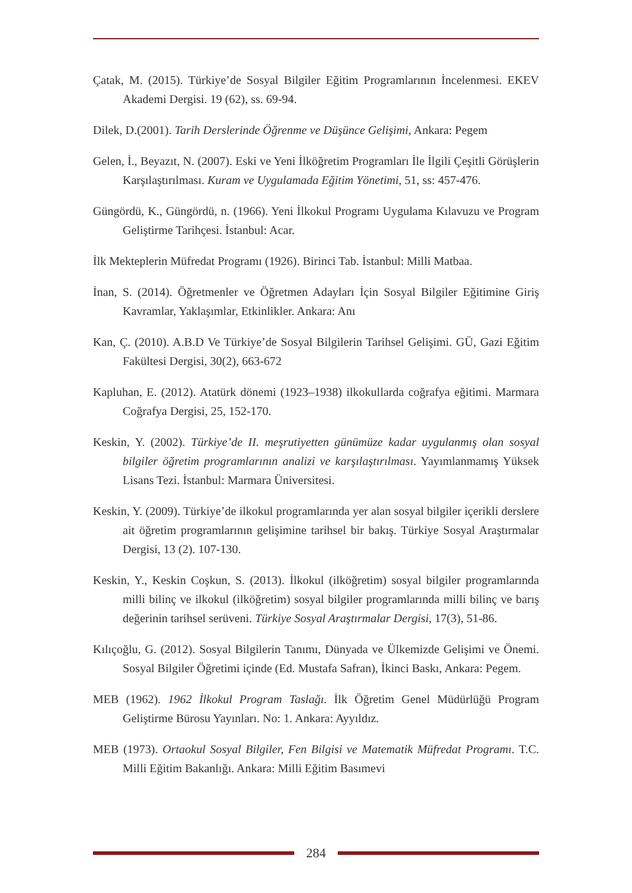Çatak, M. (2015). Türkiye’de Sosyal Bilgiler Eğitim Programlarının İncelenmesi. EKEV Akademi Dergisi. 19 (62), ss. 69-94.
Dilek, D.(2001). Tarih Derslerinde Öğrenme ve Düşünce Gelişimi, Ankara: Pegem
Gelen, İ., Beyazıt, N. (2007). Eski ve Yeni İlköğretim Programları İle İlgili Çeşitli Görüşlerin Karşılaştırılması. Kuram ve Uygulamada Eğitim Yönetimi, 51, ss: 457-476.
Güngördü, K., Güngördü, n. (1966). Yeni İlkokul Programı Uygulama Kılavuzu ve Program Geliştirme Tarihçesi. İstanbul: Acar.
İlk Mekteplerin Müfredat Programı (1926). Birinci Tab. İstanbul: Milli Matbaa.
İnan, S. (2014). Öğretmenler ve Öğretmen Adayları İçin Sosyal Bilgiler Eğitimine Giriş Kavramlar, Yaklaşımlar, Etkinlikler. Ankara: Anı
Kan, Ç. (2010). A.B.D Ve Türkiye’de Sosyal Bilgilerin Tarihsel Gelişimi. GÜ, Gazi Eğitim Fakültesi Dergisi, 30(2), 663-672
Kapluhan, E. (2012). Atatürk dönemi (1923–1938) ilkokullarda coğrafya eğitimi. Marmara Coğrafya Dergisi, 25, 152-170.
Keskin, Y. (2002). Türkiye’de II. meşrutiyetten günümüze kadar uygulanmış olan sosyal bilgiler öğretim programlarının analizi ve karşılaştırılması. Yayımlanmamış Yüksek Lisans Tezi. İstanbul: Marmara Üniversitesi.
Keskin, Y. (2009). Türkiye’de ilkokul programlarında yer alan sosyal bilgiler içerikli derslere ait öğretim programlarının gelişimine tarihsel bir bakış. Türkiye Sosyal Araştırmalar Dergisi, 13 (2). 107-130.
Keskin, Y., Keskin Coşkun, S. (2013). İlkokul (ilköğretim) sosyal bilgiler programlarında milli bilinç ve ilkokul (ilköğretim) sosyal bilgiler programlarında milli bilinç ve barış değerinin tarihsel serüveni. Türkiye Sosyal Araştırmalar Dergisi, 17(3), 51-86.
Kılıçoğlu, G. (2012). Sosyal Bilgilerin Tanımı, Dünyada ve Ülkemizde Gelişimi ve Önemi. Sosyal Bilgiler Öğretimi içinde (Ed. Mustafa Safran), İkinci Baskı, Ankara: Pegem.
MEB (1962). 1962 İlkokul Program Taslağı. İlk Öğretim Genel Müdürlüğü Program Geliştirme Bürosu Yayınları. No: 1. Ankara: Ayyıldız.
MEB (1973). Ortaokul Sosyal Bilgiler, Fen Bilgisi ve Matematik Müfredat Programı. T.C. Milli Eğitim Bakanlığı. Ankara: Milli Eğitim Basımevi
284